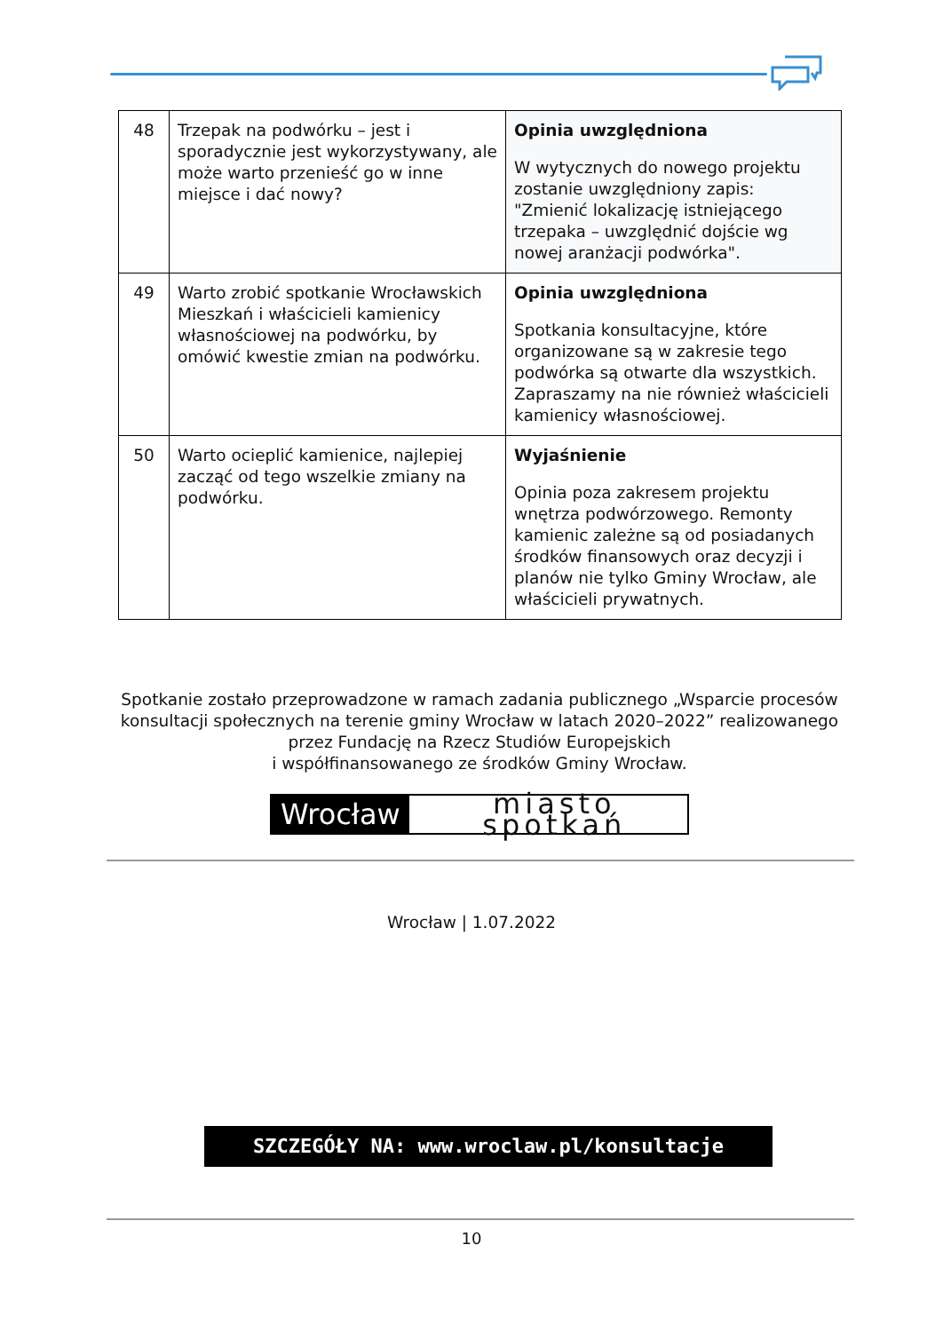| 48 | Trzepak na podwórku – jest i sporadycznie jest wykorzystywany, ale może warto przenieść go w inne miejsce i dać nowy? | Opinia uwzględniona W wytycznych do nowego projektu zostanie uwzględniony zapis: "Zmienić lokalizację istniejącego trzepaka – uwzględnić dojście wg nowej aranżacji podwórka". |
| 49 | Warto zrobić spotkanie Wrocławskich Mieszkań i właścicieli kamienicy własnościowej na podwórku, by omówić kwestie zmian na podwórku. | Opinia uwzględniona Spotkania konsultacyjne, które organizowane są w zakresie tego podwórka są otwarte dla wszystkich. Zapraszamy na nie również właścicieli kamienicy własnościowej. |
| 50 | Warto ocieplić kamienice, najlepiej zacząć od tego wszelkie zmiany na podwórku. | Wyjaśnienie Opinia poza zakresem projektu wnętrza podwórzowego. Remonty kamienic zależne są od posiadanych środków finansowych oraz decyzji i planów nie tylko Gminy Wrocław, ale właścicieli prywatnych. |
Spotkanie zostało przeprowadzone w ramach zadania publicznego „Wsparcie procesów konsultacji społecznych na terenie gminy Wrocław w latach 2020–2022” realizowanego przez Fundację na Rzecz Studiów Europejskich
i współfinansowanego ze środków Gminy Wrocław.
Wrocław miasto spotkań
Wrocław | 1.07.2022
SZCZEGÓŁY NA: www.wroclaw.pl/konsultacje
10